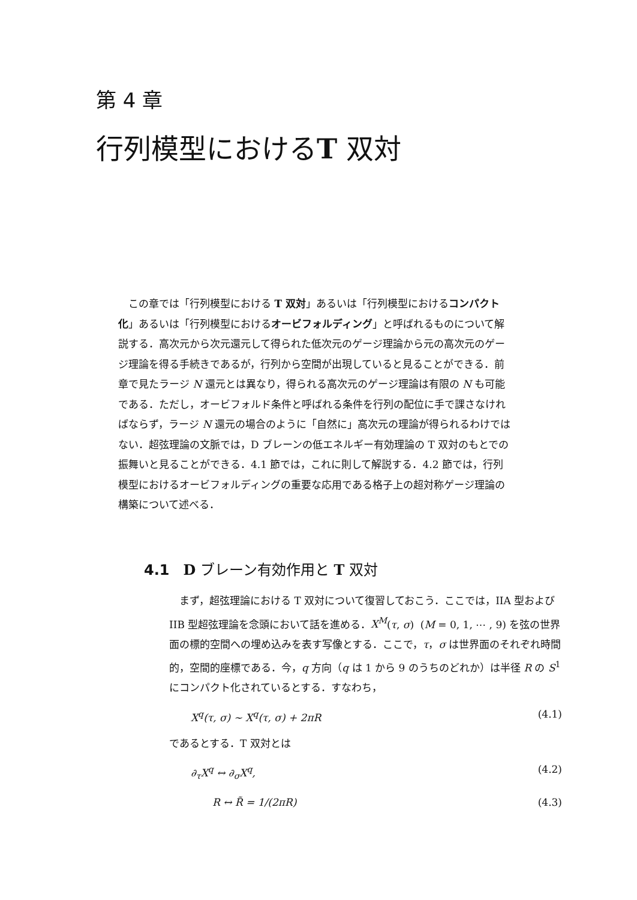第 4 章
行列模型におけるT 双対
この章では「行列模型における T 双対」あるいは「行列模型におけるコンパクト化」あるいは「行列模型におけるオービフォルディング」と呼ばれるものについて解説する．高次元から次元還元して得られた低次元のゲージ理論から元の高次元のゲージ理論を得る手続きであるが，行列から空間が出現していると見ることができる．前章で見たラージ N 還元とは異なり，得られる高次元のゲージ理論は有限の N も可能である．ただし，オービフォルド条件と呼ばれる条件を行列の配位に手で課さなければならず，ラージ N 還元の場合のように「自然に」高次元の理論が得られるわけではない．超弦理論の文脈では，D ブレーンの低エネルギー有効理論の T 双対のもとでの振舞いと見ることができる．4.1 節では，これに則して解説する．4.2 節では，行列模型におけるオービフォルディングの重要な応用である格子上の超対称ゲージ理論の構築について述べる．
4.1 D ブレーン有効作用と T 双対
まず，超弦理論における T 双対について復習しておこう．ここでは，IIA 型および IIB 型超弦理論を念頭において話を進める．X<sup>M</sup>(τ, σ) (M = 0, 1, ⋯ , 9) を弦の世界面の標的空間への埋め込みを表す写像とする．ここで，τ，σ は世界面のそれぞれ時間的，空間的座標である．今，q 方向（q は 1 から 9 のうちのどれか）は半径 R の S<sup>1</sup> にコンパクト化されているとする．すなわち，
X<sup>q</sup>(τ, σ) ∼ X<sup>q</sup>(τ, σ) + 2πR (4.1)
であるとする．T 双対とは
∂<sub>τ</sub>X<sup>q</sup> ↔ ∂<sub>σ</sub>X<sup>q</sup>, (4.2)
R ↔ R̃ = 1/(2πR) (4.3)